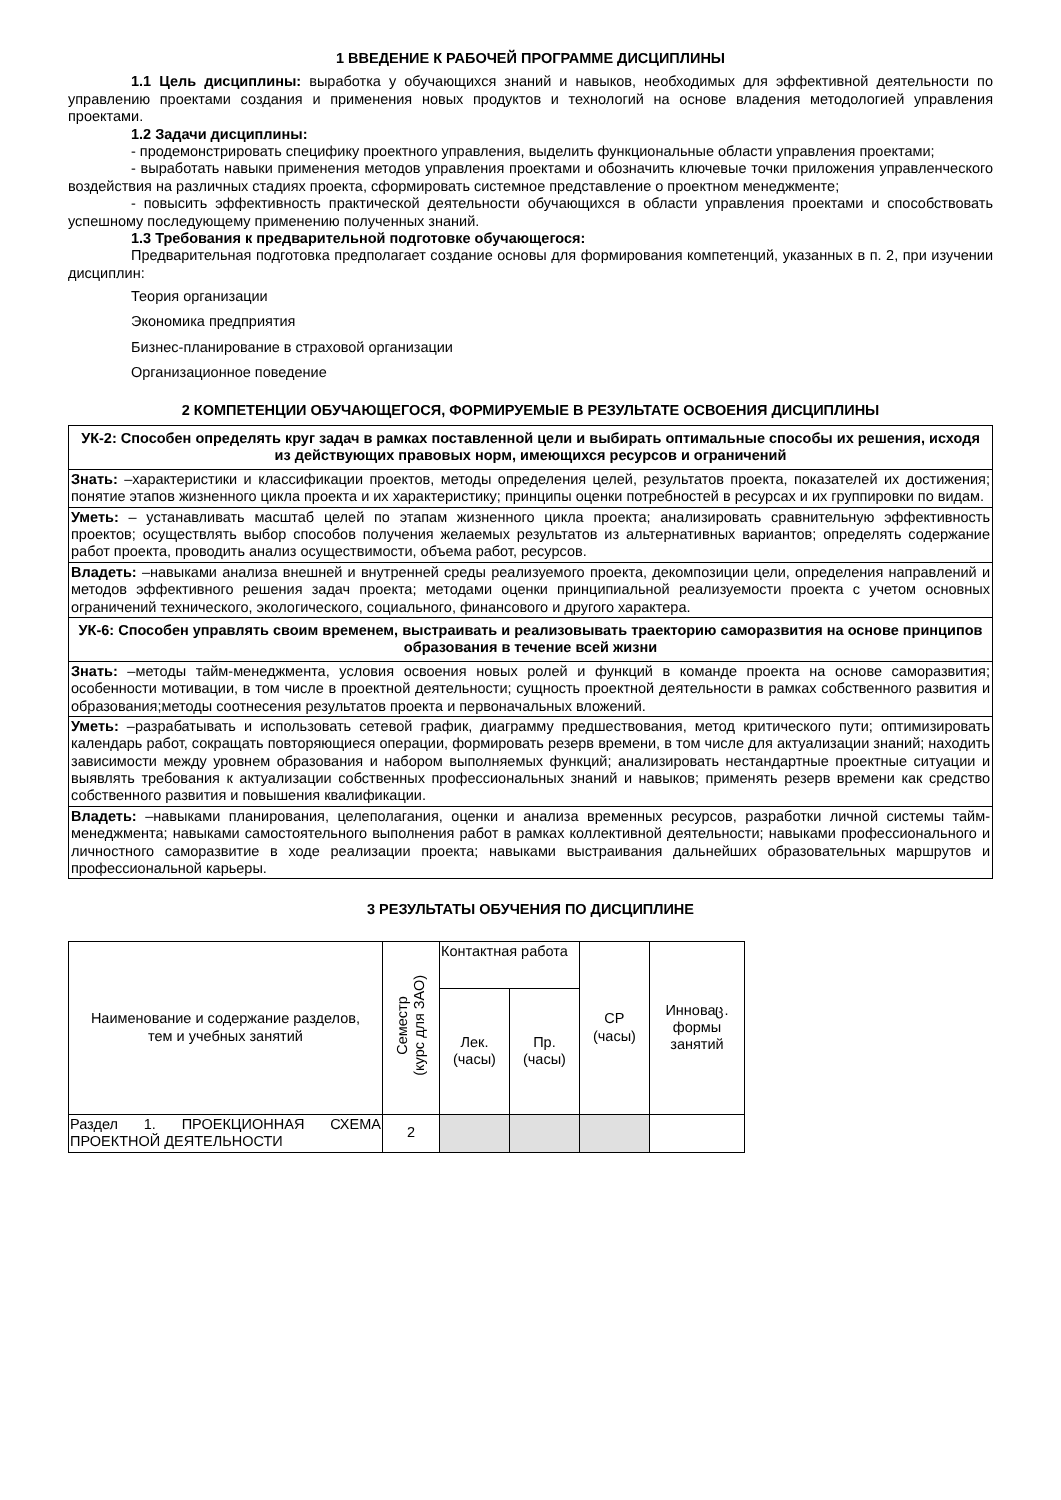1 ВВЕДЕНИЕ К РАБОЧЕЙ ПРОГРАММЕ ДИСЦИПЛИНЫ
1.1 Цель дисциплины: выработка у обучающихся знаний и навыков, необходимых для эффективной деятельности по управлению проектами создания и применения новых продуктов и технологий на основе владения методологией управления проектами.
1.2 Задачи дисциплины:
- продемонстрировать специфику проектного управления, выделить функциональные области управления проектами;
- выработать навыки применения методов управления проектами и обозначить ключевые точки приложения управленческого воздействия на различных стадиях проекта, сформировать системное представление о проектном менеджменте;
- повысить эффективность практической деятельности обучающихся в области управления проектами и способствовать успешному последующему применению полученных знаний.
1.3 Требования к предварительной подготовке обучающегося:
Предварительная подготовка предполагает создание основы для формирования компетенций, указанных в п. 2, при изучении дисциплин:
Теория организации
Экономика предприятия
Бизнес-планирование в страховой организации
Организационное поведение
2 КОМПЕТЕНЦИИ ОБУЧАЮЩЕГОСЯ, ФОРМИРУЕМЫЕ В РЕЗУЛЬТАТЕ ОСВОЕНИЯ ДИСЦИПЛИНЫ
| УК-2: Способен определять круг задач в рамках поставленной цели и выбирать оптимальные способы их решения, исходя из действующих правовых норм, имеющихся ресурсов и ограничений |
| Знать: –характеристики и классификации проектов, методы определения целей, результатов проекта, показателей их достижения; понятие этапов жизненного цикла проекта и их характеристику; принципы оценки потребностей в ресурсах и их группировки по видам. |
| Уметь: – устанавливать масштаб целей по этапам жизненного цикла проекта; анализировать сравнительную эффективность проектов; осуществлять выбор способов получения желаемых результатов из альтернативных вариантов; определять содержание работ проекта, проводить анализ осуществимости, объема работ, ресурсов. |
| Владеть: –навыками анализа внешней и внутренней среды реализуемого проекта, декомпозиции цели, определения направлений и методов эффективного решения задач проекта; методами оценки принципиальной реализуемости проекта с учетом основных ограничений технического, экологического, социального, финансового и другого характера. |
| УК-6: Способен управлять своим временем, выстраивать и реализовывать траекторию саморазвития на основе принципов образования в течение всей жизни |
| Знать: –методы тайм-менеджмента, условия освоения новых ролей и функций в команде проекта на основе саморазвития; особенности мотивации, в том числе в проектной деятельности; сущность проектной деятельности в рамках собственного развития и образования;методы соотнесения результатов проекта и первоначальных вложений. |
| Уметь: –разрабатывать и использовать сетевой график, диаграмму предшествования, метод критического пути; оптимизировать календарь работ, сокращать повторяющиеся операции, формировать резерв времени, в том числе для актуализации знаний; находить зависимости между уровнем образования и набором выполняемых функций; анализировать нестандартные проектные ситуации и выявлять требования к актуализации собственных профессиональных знаний и навыков; применять резерв времени как средство собственного развития и повышения квалификации. |
| Владеть: –навыками планирования, целеполагания, оценки и анализа временных ресурсов, разработки личной системы тайм-менеджмента; навыками самостоятельного выполнения работ в рамках коллективной деятельности; навыками профессионального и личностного саморазвитие в ходе реализации проекта; навыками выстраивания дальнейших образовательных маршрутов и профессиональной карьеры. |
3 РЕЗУЛЬТАТЫ ОБУЧЕНИЯ ПО ДИСЦИПЛИНЕ
| Наименование и содержание разделов, тем и учебных занятий | Семестр (курс для ЗАО) | Контактная работа | | СР (часы) | Инноваც. формы занятий |
| --- | --- | --- | --- | --- | --- |
| | | Лек. (часы) | Пр. (часы) | | |
| Раздел 1. ПРОЕКЦИОННАЯ СХЕМА ПРОЕКТНОЙ ДЕЯТЕЛЬНОСТИ | 2 | | | | |